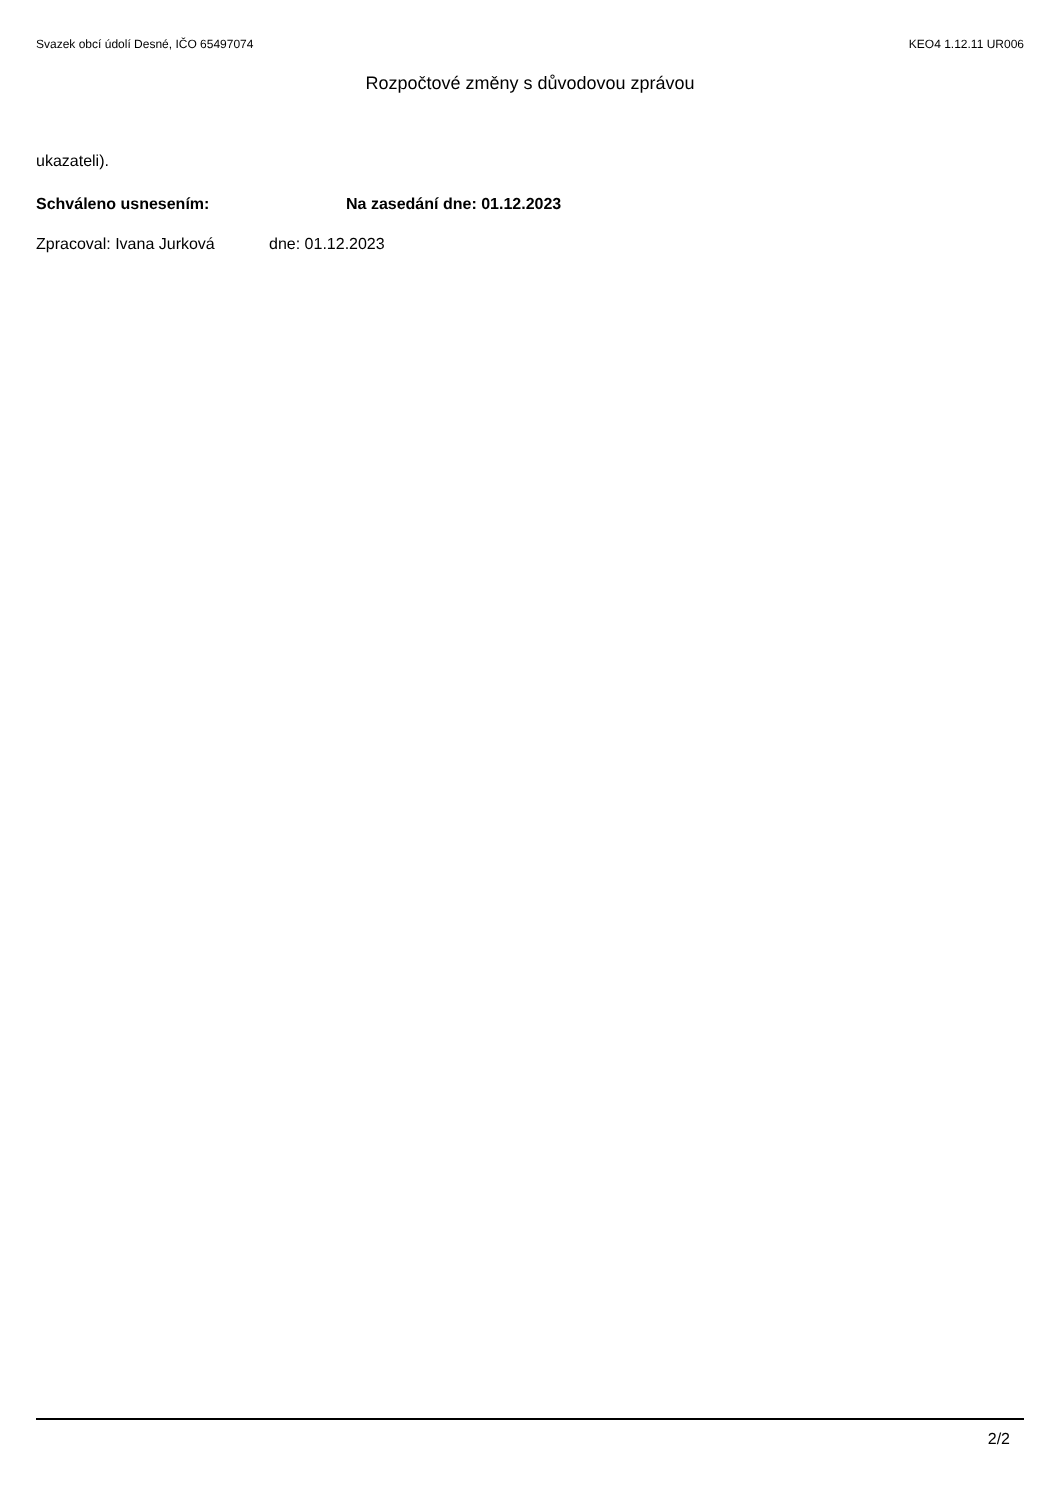Svazek obcí údolí Desné, IČO 65497074 KEO4 1.12.11 UR006
Rozpočtové změny s důvodovou zprávou
ukazateli).
Schváleno usnesením: Na zasedání dne: 01.12.2023
Zpracoval: Ivana Jurková dne: 01.12.2023
2/2